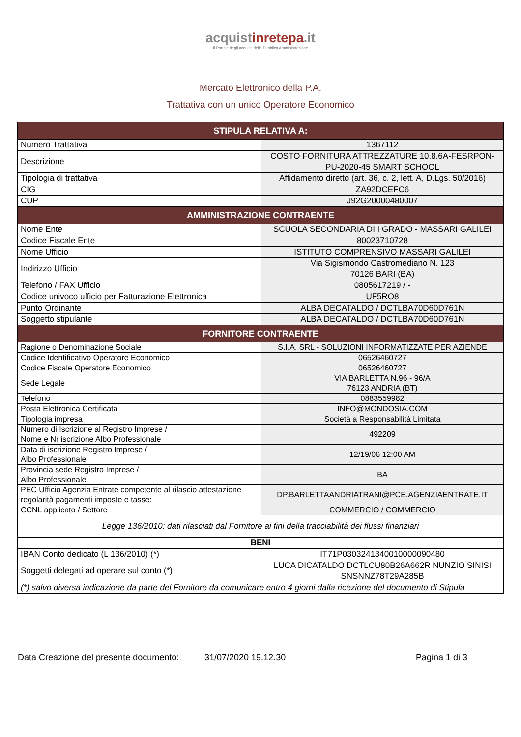acquistinretepa.it
Il Portale degli acquisti della Pubblica Amministrazione
Mercato Elettronico della P.A.
Trattativa con un unico Operatore Economico
| STIPULA RELATIVA A: | |
| --- | --- |
| Numero Trattativa | 1367112 |
| Descrizione | COSTO FORNITURA ATTREZZATURE 10.8.6A-FESRPON-PU-2020-45 SMART SCHOOL |
| Tipologia di trattativa | Affidamento diretto (art. 36, c. 2, lett. A, D.Lgs. 50/2016) |
| CIG | ZA92DCEFC6 |
| CUP | J92G20000480007 |
| AMMINISTRAZIONE CONTRAENTE | |
| Nome Ente | SCUOLA SECONDARIA DI I GRADO - MASSARI GALILEI |
| Codice Fiscale Ente | 80023710728 |
| Nome Ufficio | ISTITUTO COMPRENSIVO MASSARI GALILEI |
| Indirizzo Ufficio | Via Sigismondo Castromediano N. 123 70126 BARI (BA) |
| Telefono / FAX Ufficio | 0805617219 / - |
| Codice univoco ufficio per Fatturazione Elettronica | UF5RO8 |
| Punto Ordinante | ALBA DECATALDO / DCTLBA70D60D761N |
| Soggetto stipulante | ALBA DECATALDO / DCTLBA70D60D761N |
| FORNITORE CONTRAENTE | |
| Ragione o Denominazione Sociale | S.I.A. SRL - SOLUZIONI INFORMATIZZATE PER AZIENDE |
| Codice Identificativo Operatore Economico | 06526460727 |
| Codice Fiscale Operatore Economico | 06526460727 |
| Sede Legale | VIA BARLETTA N.96 - 96/A 76123 ANDRIA (BT) |
| Telefono | 0883559982 |
| Posta Elettronica Certificata | INFO@MONDOSIA.COM |
| Tipologia impresa | Società a Responsabilità Limitata |
| Numero di Iscrizione al Registro Imprese / Nome e Nr iscrizione Albo Professionale | 492209 |
| Data di iscrizione Registro Imprese / Albo Professionale | 12/19/06 12:00 AM |
| Provincia sede Registro Imprese / Albo Professionale | BA |
| PEC Ufficio Agenzia Entrate competente al rilascio attestazione regolarità pagamenti imposte e tasse: | DP.BARLETTAANDRIATRANI@PCE.AGENZIAENTRATE.IT |
| CCNL applicato / Settore | COMMERCIO / COMMERCIO |
| Legge 136/2010: dati rilasciati dal Fornitore ai fini della tracciabilità dei flussi finanziari | |
| BENI | |
| IBAN Conto dedicato (L 136/2010) (*) | IT71P0303241340010000090480 |
| Soggetti delegati ad operare sul conto (*) | LUCA DICATALDO DCTLCU80B26A662R NUNZIO SINISI SNSNNZ78T29A285B |
| (*) salvo diversa indicazione da parte del Fornitore da comunicare entro 4 giorni dalla ricezione del documento di Stipula | |
Data Creazione del presente documento: 31/07/2020 19.12.30 Pagina 1 di 3